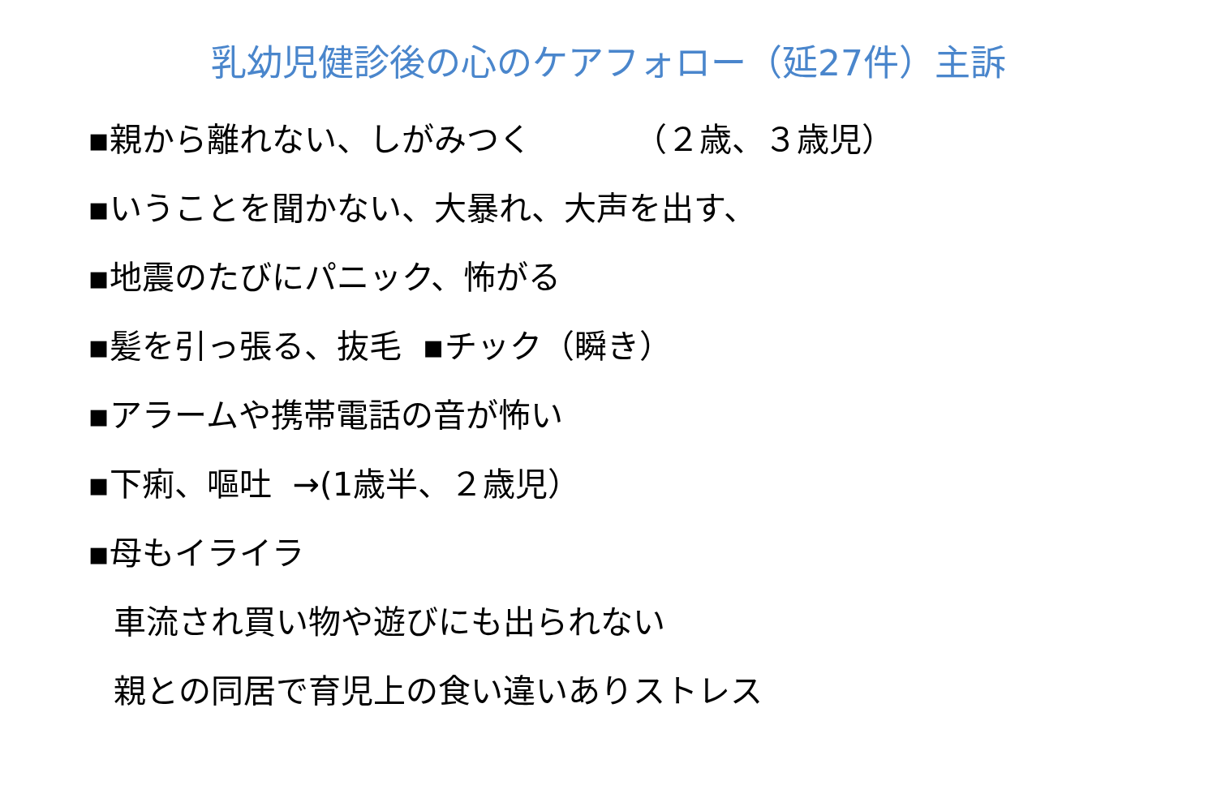乳幼児健診後の心のケアフォロー（延27件）主訴
▪親から離れない、しがみつく （２歳、３歳児）
▪いうことを聞かない、大暴れ、大声を出す、
▪地震のたびにパニック、怖がる
▪髪を引っ張る、抜毛 ▪チック（瞬き）
▪アラームや携帯電話の音が怖い
▪下痢、嘔吐 →(1歳半、２歳児）
▪母もイライラ
車流され買い物や遊びにも出られない
親との同居で育児上の食い違いありストレス